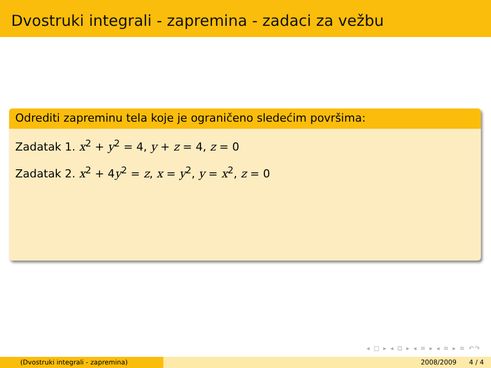Dvostruki integrali - zapremina - zadaci za vežbu
Odrediti zapreminu tela koje je ograničeno sledećim površima:
Zadatak 1. x<sup>2</sup> + y<sup>2</sup> = 4, y + z = 4, z = 0
Zadatak 2. x<sup>2</sup> + 4y<sup>2</sup> = z, x = y<sup>2</sup>, y = x<sup>2</sup>, z = 0
◂ □ ▸ ◂ ⊡ ▸ ◂ ≡ ▸ ◂ ≡ ▸ ≡ ↶↷
(Dvostruki integrali - zapremina) 2008/2009 4 / 4